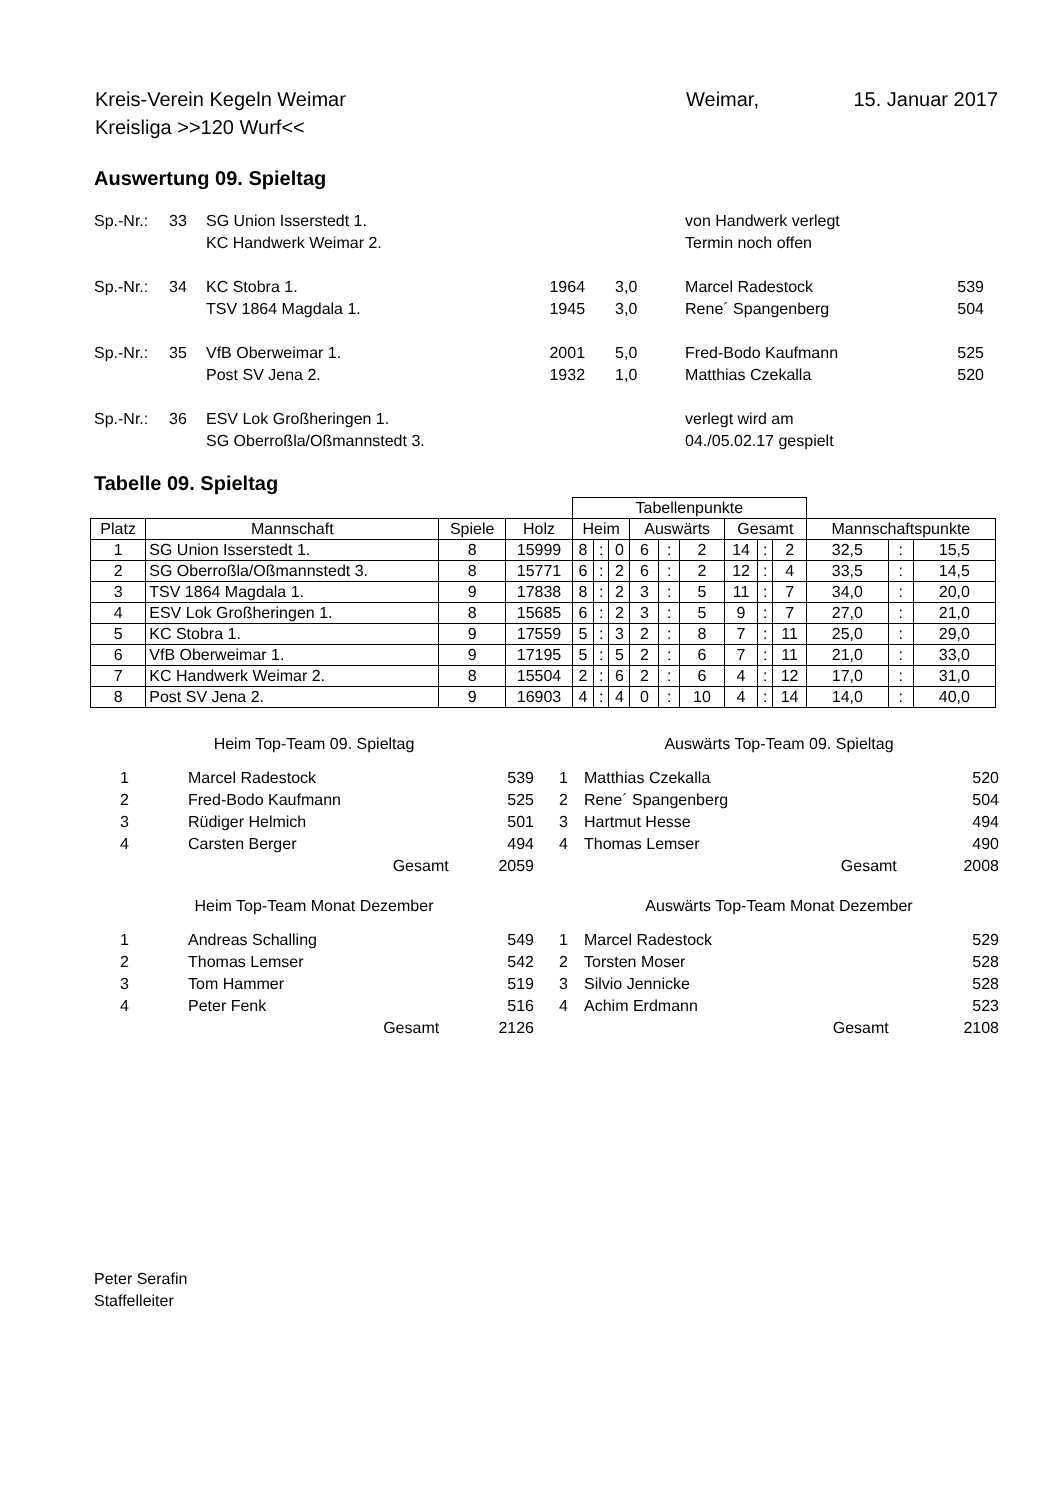| Kreis-Verein Kegeln Weimar | Weimar, | 15. Januar 2017 |
| Kreisliga >>120 Wurf<< | | |
Auswertung 09. Spieltag
| Sp.-Nr.: | 33 | SG Union Isserstedt 1. | | | von Handwerk verlegt | |
| | | KC Handwerk Weimar 2. | | | Termin noch offen | |
| Sp.-Nr.: | 34 | KC Stobra 1. | 1964 | 3,0 | Marcel Radestock | 539 |
| | | TSV 1864 Magdala 1. | 1945 | 3,0 | Rene´ Spangenberg | 504 |
| Sp.-Nr.: | 35 | VfB Oberweimar 1. | 2001 | 5,0 | Fred-Bodo Kaufmann | 525 |
| | | Post SV Jena 2. | 1932 | 1,0 | Matthias Czekalla | 520 |
| Sp.-Nr.: | 36 | ESV Lok Großheringen 1. | | | verlegt wird am | |
| | | SG Oberroßla/Oßmannstedt 3. | | | 04./05.02.17 gespielt | |
Tabelle 09. Spieltag
| | | | | Tabellenpunkte | | | | | | | | | | | |
| --- | --- | --- | --- | --- | --- | --- | --- | --- | --- | --- | --- | --- | --- | --- | --- |
| Platz | Mannschaft | Spiele | Holz | Heim | | | Auswärts | | | Gesamt | | | Mannschaftspunkte | | |
| 1 | SG Union Isserstedt 1. | 8 | 15999 | 8 | : | 0 | 6 | : | 2 | 14 | : | 2 | 32,5 | : | 15,5 |
| 2 | SG Oberroßla/Oßmannstedt 3. | 8 | 15771 | 6 | : | 2 | 6 | : | 2 | 12 | : | 4 | 33,5 | : | 14,5 |
| 3 | TSV 1864 Magdala 1. | 9 | 17838 | 8 | : | 2 | 3 | : | 5 | 11 | : | 7 | 34,0 | : | 20,0 |
| 4 | ESV Lok Großheringen 1. | 8 | 15685 | 6 | : | 2 | 3 | : | 5 | 9 | : | 7 | 27,0 | : | 21,0 |
| 5 | KC Stobra 1. | 9 | 17559 | 5 | : | 3 | 2 | : | 8 | 7 | : | 11 | 25,0 | : | 29,0 |
| 6 | VfB Oberweimar 1. | 9 | 17195 | 5 | : | 5 | 2 | : | 6 | 7 | : | 11 | 21,0 | : | 33,0 |
| 7 | KC Handwerk Weimar 2. | 8 | 15504 | 2 | : | 6 | 2 | : | 6 | 4 | : | 12 | 17,0 | : | 31,0 |
| 8 | Post SV Jena 2. | 9 | 16903 | 4 | : | 4 | 0 | : | 10 | 4 | : | 14 | 14,0 | : | 40,0 |
Heim Top-Team 09. Spieltag
| 1 | Marcel Radestock | 539 |
| 2 | Fred-Bodo Kaufmann | 525 |
| 3 | Rüdiger Helmich | 501 |
| 4 | Carsten Berger | 494 |
| | Gesamt | 2059 |
Heim Top-Team Monat Dezember
| 1 | Andreas Schalling | 549 |
| 2 | Thomas Lemser | 542 |
| 3 | Tom Hammer | 519 |
| 4 | Peter Fenk | 516 |
| | Gesamt | 2126 |
Auswärts Top-Team 09. Spieltag
| 1 | Matthias Czekalla | 520 |
| 2 | Rene´ Spangenberg | 504 |
| 3 | Hartmut Hesse | 494 |
| 4 | Thomas Lemser | 490 |
| | Gesamt | 2008 |
Auswärts Top-Team Monat Dezember
| 1 | Marcel Radestock | 529 |
| 2 | Torsten Moser | 528 |
| 3 | Silvio Jennicke | 528 |
| 4 | Achim Erdmann | 523 |
| | Gesamt | 2108 |
Peter Serafin
Staffelleiter